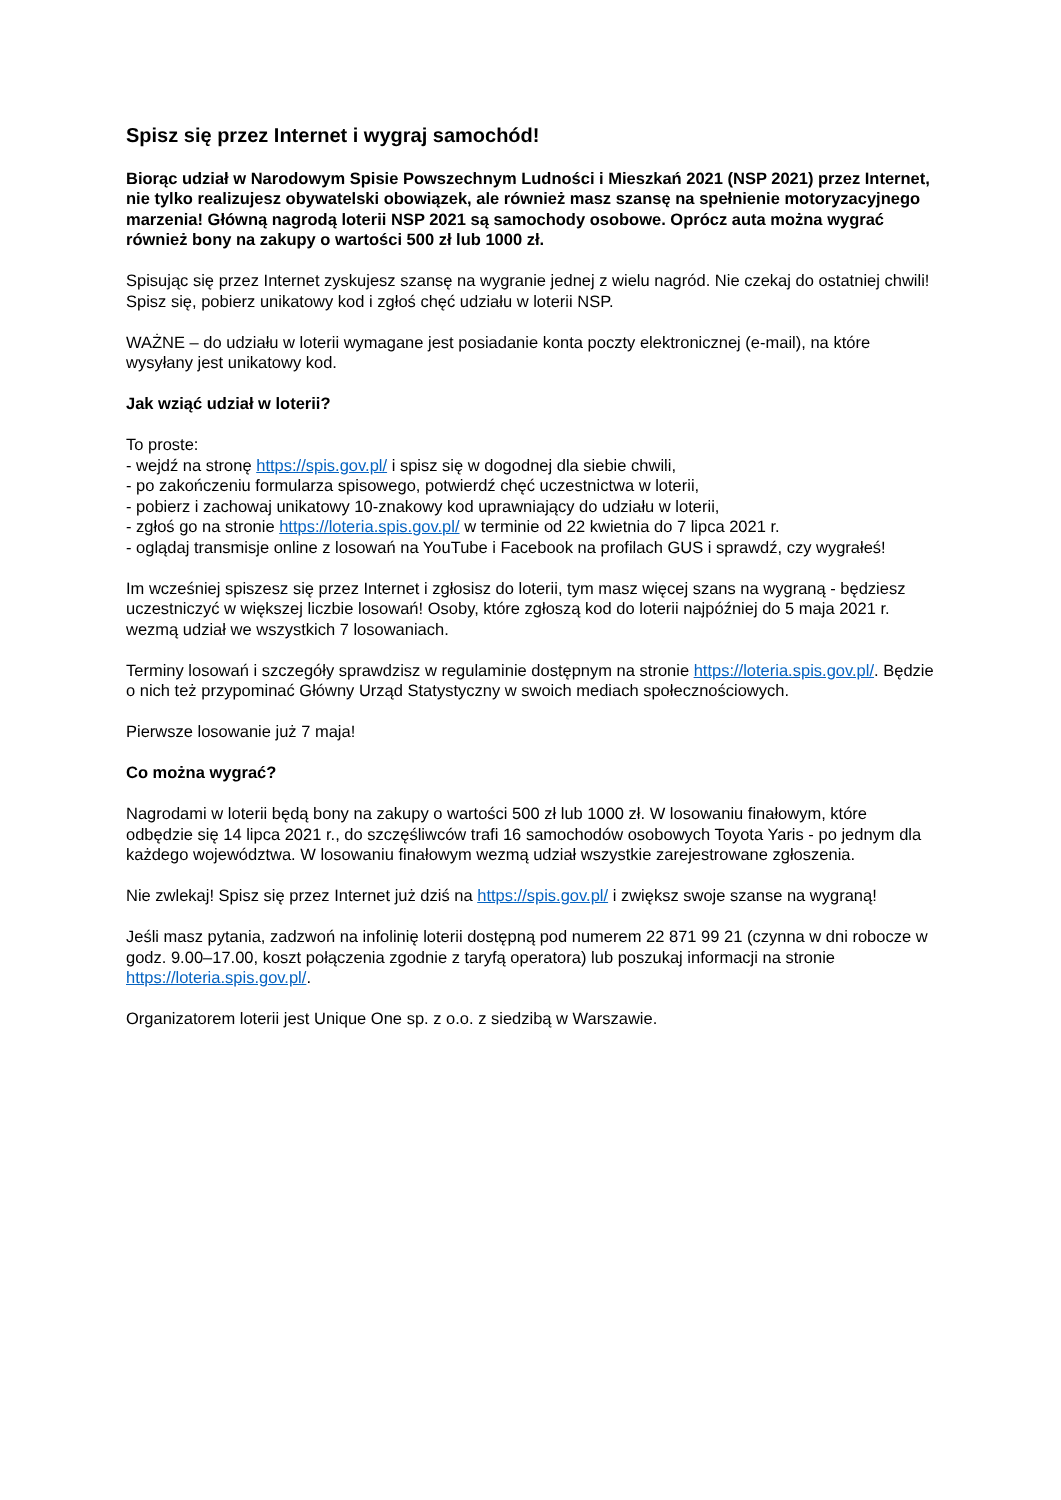Spisz się przez Internet i wygraj samochód!
Biorąc udział w Narodowym Spisie Powszechnym Ludności i Mieszkań 2021 (NSP 2021) przez Internet, nie tylko realizujesz obywatelski obowiązek, ale również masz szansę na spełnienie motoryzacyjnego marzenia! Główną nagrodą loterii NSP 2021 są samochody osobowe. Oprócz auta można wygrać również bony na zakupy o wartości 500 zł lub 1000 zł.
Spisując się przez Internet zyskujesz szansę na wygranie jednej z wielu nagród. Nie czekaj do ostatniej chwili! Spisz się, pobierz unikatowy kod i zgłoś chęć udziału w loterii NSP.
WAŻNE – do udziału w loterii wymagane jest posiadanie konta poczty elektronicznej (e-mail), na które wysyłany jest unikatowy kod.
Jak wziąć udział w loterii?
To proste:
- wejdź na stronę https://spis.gov.pl/ i spisz się w dogodnej dla siebie chwili,
- po zakończeniu formularza spisowego, potwierdź chęć uczestnictwa w loterii,
- pobierz i zachowaj unikatowy 10-znakowy kod uprawniający do udziału w loterii,
- zgłoś go na stronie https://loteria.spis.gov.pl/ w terminie od 22 kwietnia do 7 lipca 2021 r.
- oglądaj transmisje online z losowań na YouTube i Facebook na profilach GUS i sprawdź, czy wygrałeś!
Im wcześniej spiszesz się przez Internet i zgłosisz do loterii, tym masz więcej szans na wygraną - będziesz uczestniczyć w większej liczbie losowań! Osoby, które zgłoszą kod do loterii najpóźniej do 5 maja 2021 r. wezmą udział we wszystkich 7 losowaniach.
Terminy losowań i szczegóły sprawdzisz w regulaminie dostępnym na stronie https://loteria.spis.gov.pl/. Będzie o nich też przypominać Główny Urząd Statystyczny w swoich mediach społecznościowych.
Pierwsze losowanie już 7 maja!
Co można wygrać?
Nagrodami w loterii będą bony na zakupy o wartości 500 zł lub 1000 zł. W losowaniu finałowym, które odbędzie się 14 lipca 2021 r., do szczęśliwców trafi 16 samochodów osobowych Toyota Yaris - po jednym dla każdego województwa. W losowaniu finałowym wezmą udział wszystkie zarejestrowane zgłoszenia.
Nie zwlekaj! Spisz się przez Internet już dziś na https://spis.gov.pl/ i zwiększ swoje szanse na wygraną!
Jeśli masz pytania, zadzwoń na infolinię loterii dostępną pod numerem 22 871 99 21 (czynna w dni robocze w godz. 9.00–17.00, koszt połączenia zgodnie z taryfą operatora) lub poszukaj informacji na stronie https://loteria.spis.gov.pl/.
Organizatorem loterii jest Unique One sp. z o.o. z siedzibą w Warszawie.